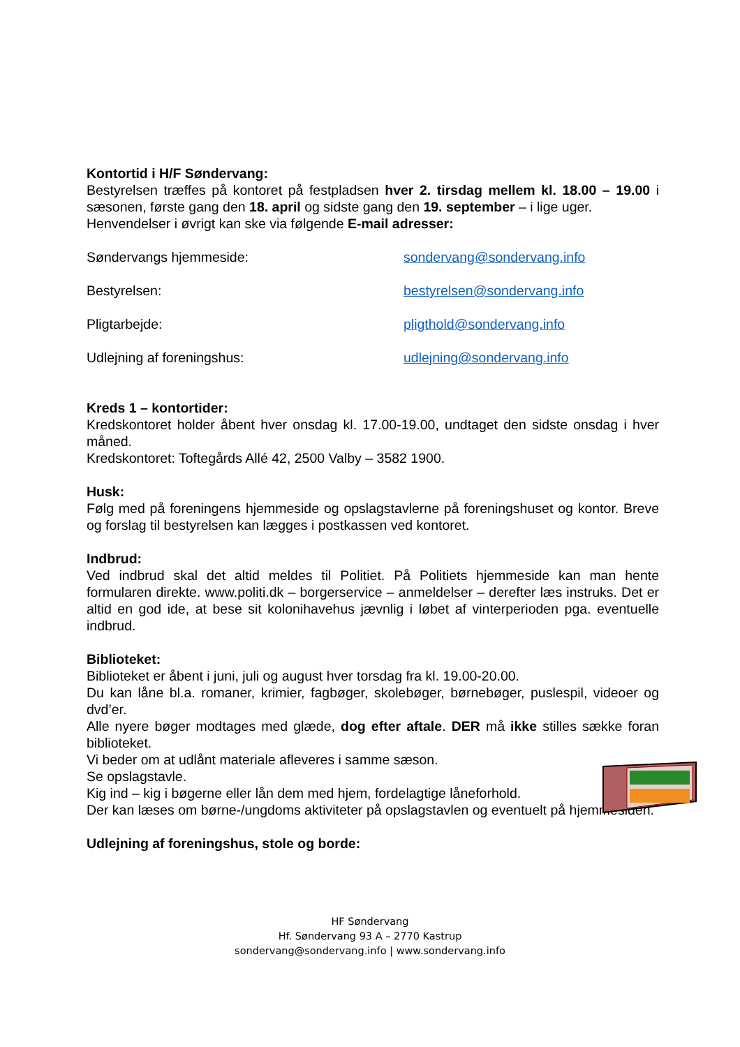Kontortid i H/F Søndervang:
Bestyrelsen træffes på kontoret på festpladsen hver 2. tirsdag mellem kl. 18.00 – 19.00 i sæsonen, første gang den 18. april og sidste gang den 19. september – i lige uger.
Henvendelser i øvrigt kan ske via følgende E-mail adresser:
| Søndervangs hjemmeside: | sondervang@sondervang.info |
| Bestyrelsen: | bestyrelsen@sondervang.info |
| Pligtarbejde: | pligthold@sondervang.info |
| Udlejning af foreningshus: | udlejning@sondervang.info |
Kreds 1 – kontortider:
Kredskontoret holder åbent hver onsdag kl. 17.00-19.00, undtaget den sidste onsdag i hver måned.
Kredskontoret: Toftegårds Allé 42, 2500 Valby – 3582 1900.
Husk:
Følg med på foreningens hjemmeside og opslagstavlerne på foreningshuset og kontor. Breve og forslag til bestyrelsen kan lægges i postkassen ved kontoret.
Indbrud:
Ved indbrud skal det altid meldes til Politiet. På Politiets hjemmeside kan man hente formularen direkte. www.politi.dk – borgerservice – anmeldelser – derefter læs instruks. Det er altid en god ide, at bese sit kolonihavehus jævnlig i løbet af vinterperioden pga. eventuelle indbrud.
Biblioteket:
Biblioteket er åbent i juni, juli og august hver torsdag fra kl. 19.00-20.00.
Du kan låne bl.a. romaner, krimier, fagbøger, skolebøger, børnebøger, puslespil, videoer og dvd’er.
Alle nyere bøger modtages med glæde, dog efter aftale. DER må ikke stilles sække foran biblioteket.
Vi beder om at udlånt materiale afleveres i samme sæson.
Se opslagstavle.
Kig ind – kig i bøgerne eller lån dem med hjem, fordelagtige låneforhold.
Der kan læses om børne-/ungdoms aktiviteter på opslagstavlen og eventuelt på hjemmesiden.
Udlejning af foreningshus, stole og borde:
HF Søndervang
Hf. Søndervang 93 A – 2770 Kastrup
sondervang@sondervang.info | www.sondervang.info